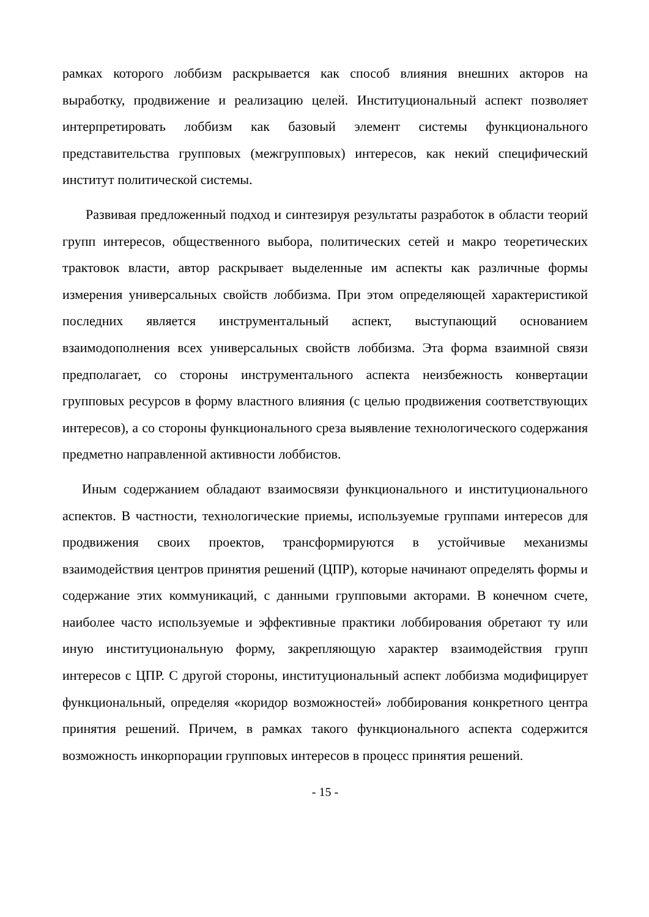рамках которого лоббизм раскрывается как способ влияния внешних акторов на выработку, продвижение и реализацию целей. Институциональный аспект позволяет интерпретировать лоббизм как базовый элемент системы функционального представительства групповых (межгрупповых) интересов, как некий специфический институт политической системы.
Развивая предложенный подход и синтезируя результаты разработок в области теорий групп интересов, общественного выбора, политических сетей и макро теоретических трактовок власти, автор раскрывает выделенные им аспекты как различные формы измерения универсальных свойств лоббизма. При этом определяющей характеристикой последних является инструментальный аспект, выступающий основанием взаимодополнения всех универсальных свойств лоббизма. Эта форма взаимной связи предполагает, со стороны инструментального аспекта неизбежность конвертации групповых ресурсов в форму властного влияния (с целью продвижения соответствующих интересов), а со стороны функционального среза выявление технологического содержания предметно направленной активности лоббистов.
Иным содержанием обладают взаимосвязи функционального и институционального аспектов. В частности, технологические приемы, используемые группами интересов для продвижения своих проектов, трансформируются в устойчивые механизмы взаимодействия центров принятия решений (ЦПР), которые начинают определять формы и содержание этих коммуникаций, с данными групповыми акторами. В конечном счете, наиболее часто используемые и эффективные практики лоббирования обретают ту или иную институциональную форму, закрепляющую характер взаимодействия групп интересов с ЦПР. С другой стороны, институциональный аспект лоббизма модифицирует функциональный, определяя «коридор возможностей» лоббирования конкретного центра принятия решений. Причем, в рамках такого функционального аспекта содержится возможность инкорпорации групповых интересов в процесс принятия решений.
- 15 -